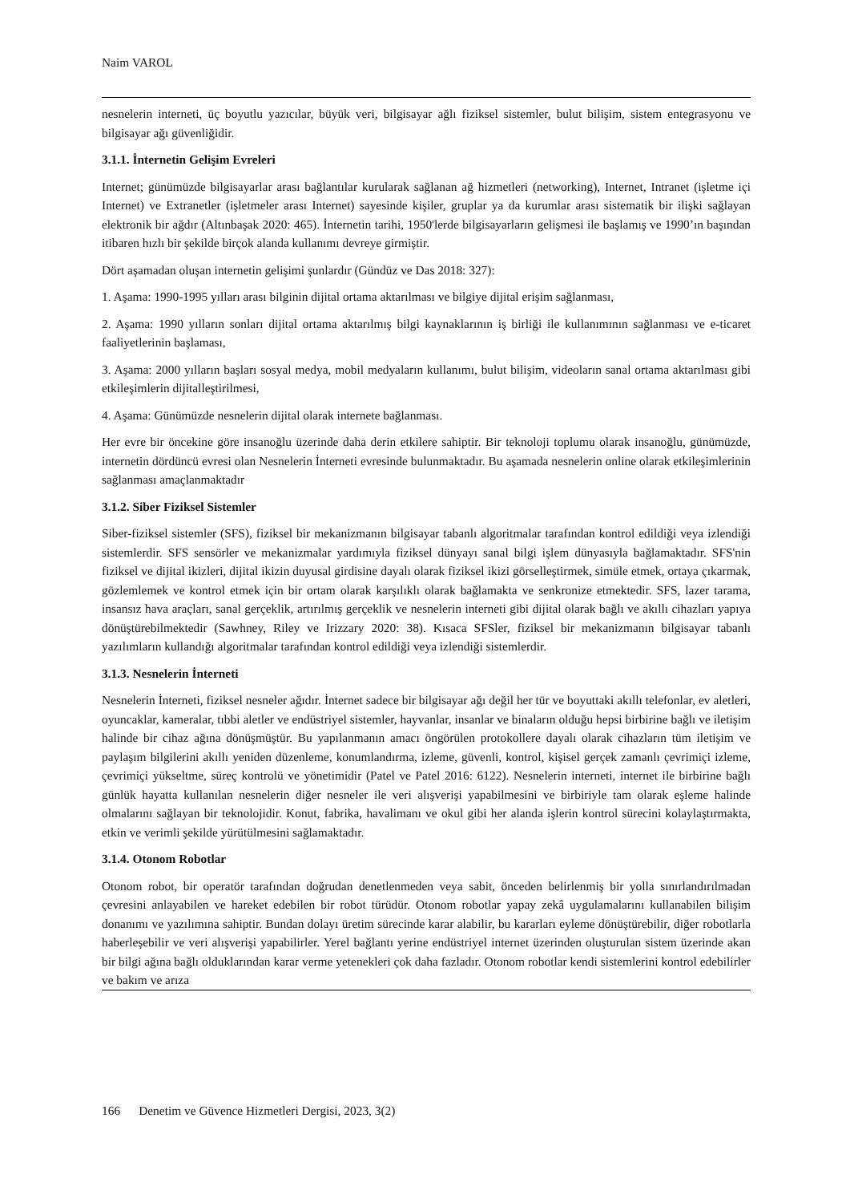Naim VAROL
nesnelerin interneti, üç boyutlu yazıcılar, büyük veri, bilgisayar ağlı fiziksel sistemler, bulut bilişim, sistem entegrasyonu ve bilgisayar ağı güvenliğidir.
3.1.1. İnternetin Gelişim Evreleri
Internet; günümüzde bilgisayarlar arası bağlantılar kurularak sağlanan ağ hizmetleri (networking), Internet, Intranet (işletme içi Internet) ve Extranetler (işletmeler arası Internet) sayesinde kişiler, gruplar ya da kurumlar arası sistematik bir ilişki sağlayan elektronik bir ağdır (Altınbaşak 2020: 465). İnternetin tarihi, 1950'lerde bilgisayarların gelişmesi ile başlamış ve 1990’ın başından itibaren hızlı bir şekilde birçok alanda kullanımı devreye girmiştir.
Dört aşamadan oluşan internetin gelişimi şunlardır (Gündüz ve Das 2018: 327):
1. Aşama: 1990-1995 yılları arası bilginin dijital ortama aktarılması ve bilgiye dijital erişim sağlanması,
2. Aşama: 1990 yılların sonları dijital ortama aktarılmış bilgi kaynaklarının iş birliği ile kullanımının sağlanması ve e-ticaret faaliyetlerinin başlaması,
3. Aşama: 2000 yılların başları sosyal medya, mobil medyaların kullanımı, bulut bilişim, videoların sanal ortama aktarılması gibi etkileşimlerin dijitalleştirilmesi,
4. Aşama: Günümüzde nesnelerin dijital olarak internete bağlanması.
Her evre bir öncekine göre insanoğlu üzerinde daha derin etkilere sahiptir. Bir teknoloji toplumu olarak insanoğlu, günümüzde, internetin dördüncü evresi olan Nesnelerin İnterneti evresinde bulunmaktadır. Bu aşamada nesnelerin online olarak etkileşimlerinin sağlanması amaçlanmaktadır
3.1.2. Siber Fiziksel Sistemler
Siber-fiziksel sistemler (SFS), fiziksel bir mekanizmanın bilgisayar tabanlı algoritmalar tarafından kontrol edildiği veya izlendiği sistemlerdir. SFS sensörler ve mekanizmalar yardımıyla fiziksel dünyayı sanal bilgi işlem dünyasıyla bağlamaktadır. SFS'nin fiziksel ve dijital ikizleri, dijital ikizin duyusal girdisine dayalı olarak fiziksel ikizi görselleştirmek, simüle etmek, ortaya çıkarmak, gözlemlemek ve kontrol etmek için bir ortam olarak karşılıklı olarak bağlamakta ve senkronize etmektedir. SFS, lazer tarama, insansız hava araçları, sanal gerçeklik, artırılmış gerçeklik ve nesnelerin interneti gibi dijital olarak bağlı ve akıllı cihazları yapıya dönüştürebilmektedir (Sawhney, Riley ve Irizzary 2020: 38). Kısaca SFSler, fiziksel bir mekanizmanın bilgisayar tabanlı yazılımların kullandığı algoritmalar tarafından kontrol edildiği veya izlendiği sistemlerdir.
3.1.3. Nesnelerin İnterneti
Nesnelerin İnterneti, fiziksel nesneler ağıdır. İnternet sadece bir bilgisayar ağı değil her tür ve boyuttaki akıllı telefonlar, ev aletleri, oyuncaklar, kameralar, tıbbi aletler ve endüstriyel sistemler, hayvanlar, insanlar ve binaların olduğu hepsi birbirine bağlı ve iletişim halinde bir cihaz ağına dönüşmüştür. Bu yapılanmanın amacı öngörülen protokollere dayalı olarak cihazların tüm iletişim ve paylaşım bilgilerini akıllı yeniden düzenleme, konumlandırma, izleme, güvenli, kontrol, kişisel gerçek zamanlı çevrimiçi izleme, çevrimiçi yükseltme, süreç kontrolü ve yönetimidir (Patel ve Patel 2016: 6122). Nesnelerin interneti, internet ile birbirine bağlı günlük hayatta kullanılan nesnelerin diğer nesneler ile veri alışverişi yapabilmesini ve birbiriyle tam olarak eşleme halinde olmalarını sağlayan bir teknolojidir. Konut, fabrika, havalimanı ve okul gibi her alanda işlerin kontrol sürecini kolaylaştırmakta, etkin ve verimli şekilde yürütülmesini sağlamaktadır.
3.1.4. Otonom Robotlar
Otonom robot, bir operatör tarafından doğrudan denetlenmeden veya sabit, önceden belirlenmiş bir yolla sınırlandırılmadan çevresini anlayabilen ve hareket edebilen bir robot türüdür. Otonom robotlar yapay zekâ uygulamalarını kullanabilen bilişim donanımı ve yazılımına sahiptir. Bundan dolayı üretim sürecinde karar alabilir, bu kararları eyleme dönüştürebilir, diğer robotlarla haberleşebilir ve veri alışverişi yapabilirler. Yerel bağlantı yerine endüstriyel internet üzerinden oluşturulan sistem üzerinde akan bir bilgi ağına bağlı olduklarından karar verme yetenekleri çok daha fazladır. Otonom robotlar kendi sistemlerini kontrol edebilirler ve bakım ve arıza
166 Denetim ve Güvence Hizmetleri Dergisi, 2023, 3(2)